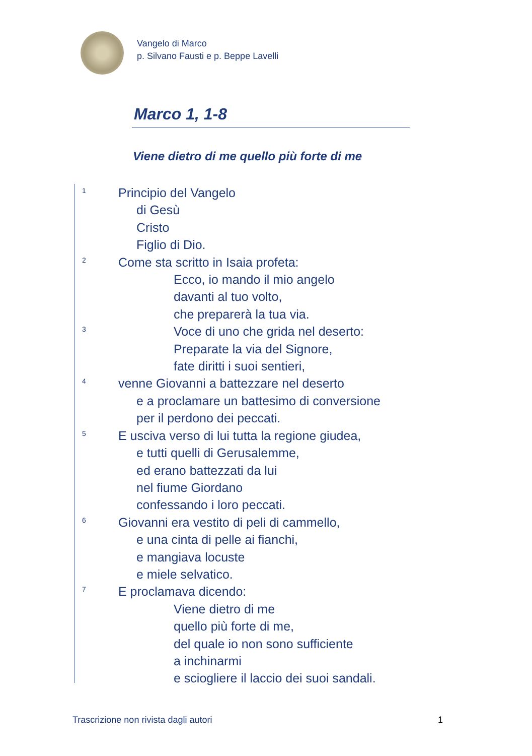Vangelo di Marco
p. Silvano Fausti e p. Beppe Lavelli
Marco 1, 1-8
Viene dietro di me quello più forte di me
<sup>1</sup> Principio del Vangelo
di Gesù
Cristo
Figlio di Dio.
<sup>2</sup> Come sta scritto in Isaia profeta:
Ecco, io mando il mio angelo
davanti al tuo volto,
che preparerà la tua via.
<sup>3</sup> Voce di uno che grida nel deserto:
Preparate la via del Signore,
fate diritti i suoi sentieri,
<sup>4</sup> venne Giovanni a battezzare nel deserto
e a proclamare un battesimo di conversione
per il perdono dei peccati.
<sup>5</sup> E usciva verso di lui tutta la regione giudea,
e tutti quelli di Gerusalemme,
ed erano battezzati da lui
nel fiume Giordano
confessando i loro peccati.
<sup>6</sup> Giovanni era vestito di peli di cammello,
e una cinta di pelle ai fianchi,
e mangiava locuste
e miele selvatico.
<sup>7</sup> E proclamava dicendo:
Viene dietro di me
quello più forte di me,
del quale io non sono sufficiente
a inchinarmi
e sciogliere il laccio dei suoi sandali.
Trascrizione non rivista dagli autori 1